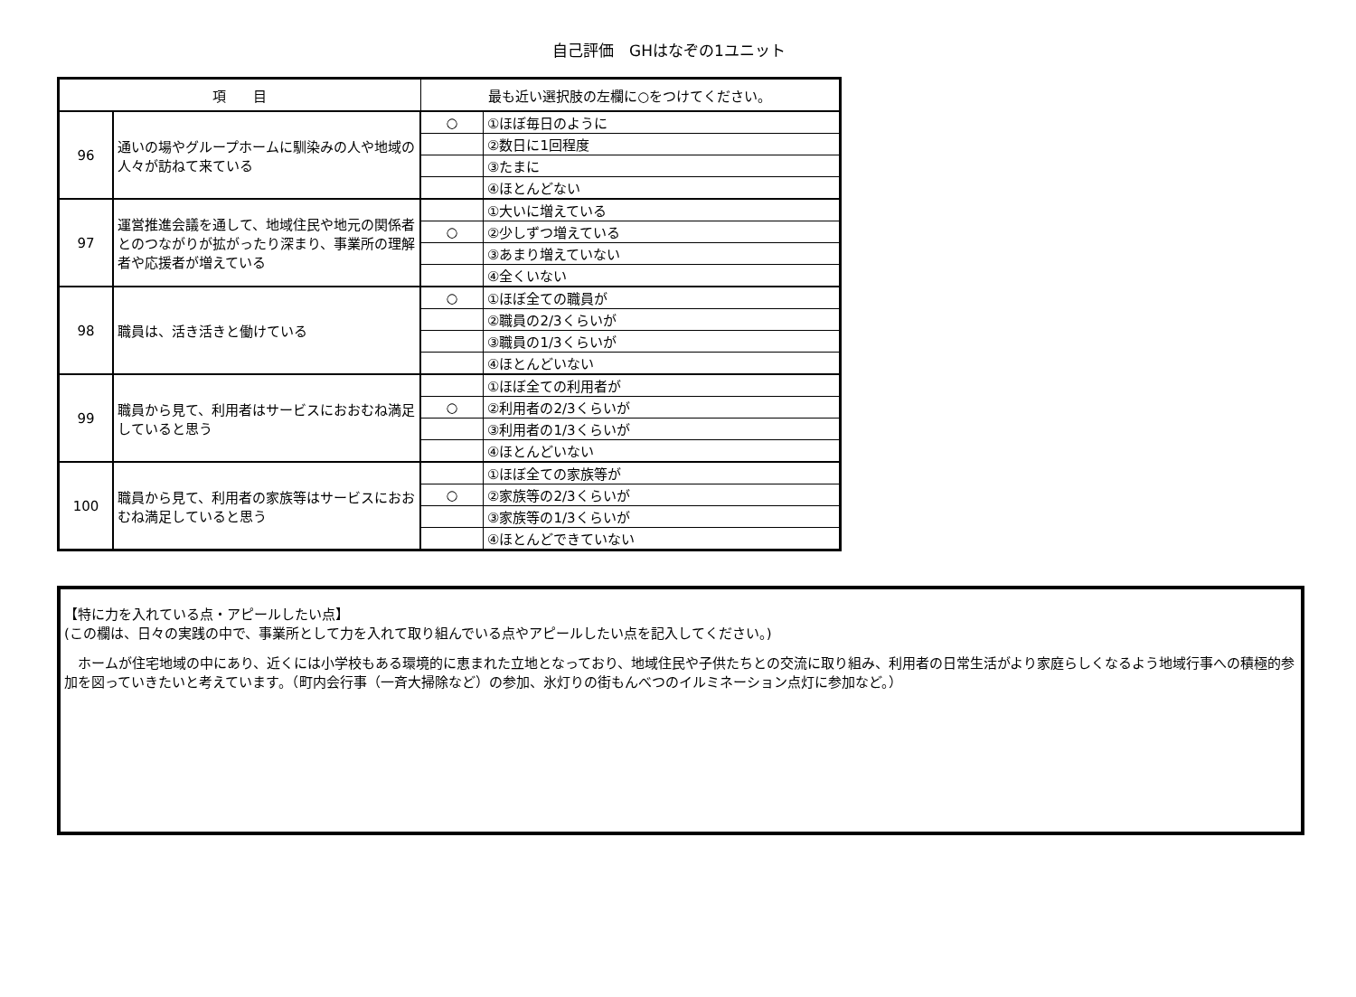自己評価　GHはなぞの1ユニット
| 項 目 | | 最も近い選択肢の左欄に○をつけてください。 | |
| --- | --- | --- | --- |
| 96 | 通いの場やグループホームに馴染みの人や地域の人々が訪ねて来ている | ○ | ①ほぼ毎日のように |
| | | | ②数日に1回程度 |
| | | | ③たまに |
| | | | ④ほとんどない |
| 97 | 運営推進会議を通して、地域住民や地元の関係者とのつながりが拡がったり深まり、事業所の理解者や応援者が増えている | | ①大いに増えている |
| | | ○ | ②少しずつ増えている |
| | | | ③あまり増えていない |
| | | | ④全くいない |
| 98 | 職員は、活き活きと働けている | ○ | ①ほぼ全ての職員が |
| | | | ②職員の2/3くらいが |
| | | | ③職員の1/3くらいが |
| | | | ④ほとんどいない |
| 99 | 職員から見て、利用者はサービスにおおむね満足していると思う | | ①ほぼ全ての利用者が |
| | | ○ | ②利用者の2/3くらいが |
| | | | ③利用者の1/3くらいが |
| | | | ④ほとんどいない |
| 100 | 職員から見て、利用者の家族等はサービスにおおむね満足していると思う | | ①ほぼ全ての家族等が |
| | | ○ | ②家族等の2/3くらいが |
| | | | ③家族等の1/3くらいが |
| | | | ④ほとんどできていない |
【特に力を入れている点・アピールしたい点】
(この欄は、日々の実践の中で、事業所として力を入れて取り組んでいる点やアピールしたい点を記入してください。)
　ホームが住宅地域の中にあり、近くには小学校もある環境的に恵まれた立地となっており、地域住民や子供たちとの交流に取り組み、利用者の日常生活がより家庭らしくなるよう地域行事への積極的参加を図っていきたいと考えています。（町内会行事（一斉大掃除など）の参加、氷灯りの街もんべつのイルミネーション点灯に参加など。）